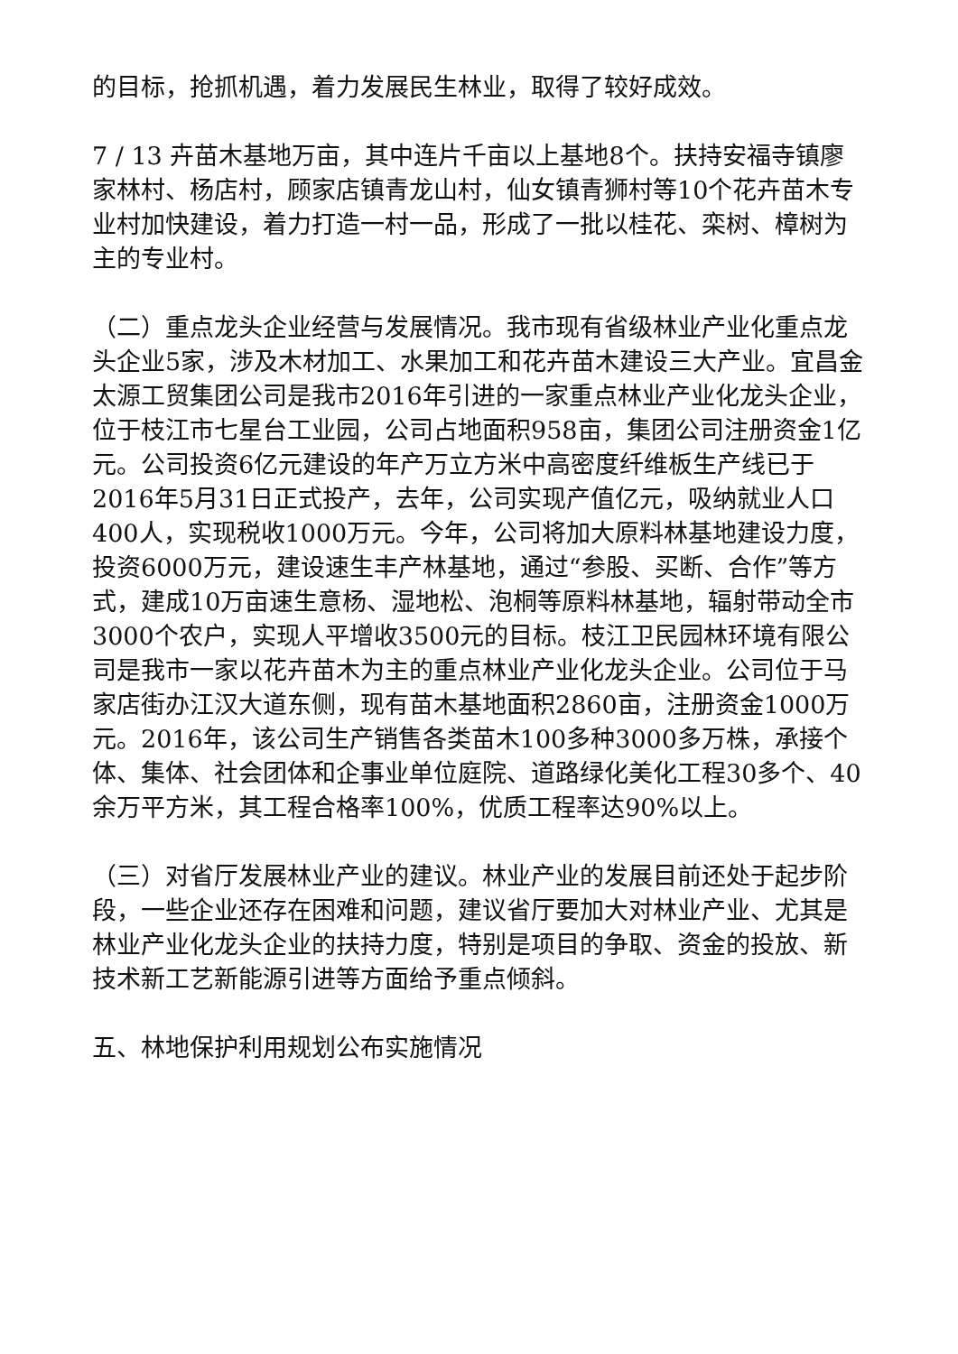的目标，抢抓机遇，着力发展民生林业，取得了较好成效。
7 / 13 卉苗木基地万亩，其中连片千亩以上基地8个。扶持安福寺镇廖家林村、杨店村，顾家店镇青龙山村，仙女镇青狮村等10个花卉苗木专业村加快建设，着力打造一村一品，形成了一批以桂花、栾树、樟树为主的专业村。
（二）重点龙头企业经营与发展情况。我市现有省级林业产业化重点龙头企业5家，涉及木材加工、水果加工和花卉苗木建设三大产业。宜昌金太源工贸集团公司是我市2016年引进的一家重点林业产业化龙头企业，位于枝江市七星台工业园，公司占地面积958亩，集团公司注册资金1亿元。公司投资6亿元建设的年产万立方米中高密度纤维板生产线已于2016年5月31日正式投产，去年，公司实现产值亿元，吸纳就业人口400人，实现税收1000万元。今年，公司将加大原料林基地建设力度，投资6000万元，建设速生丰产林基地，通过“参股、买断、合作”等方式，建成10万亩速生意杨、湿地松、泡桐等原料林基地，辐射带动全市3000个农户，实现人平增收3500元的目标。枝江卫民园林环境有限公司是我市一家以花卉苗木为主的重点林业产业化龙头企业。公司位于马家店街办江汉大道东侧，现有苗木基地面积2860亩，注册资金1000万元。2016年，该公司生产销售各类苗木100多种3000多万株，承接个体、集体、社会团体和企事业单位庭院、道路绿化美化工程30多个、40余万平方米，其工程合格率100%，优质工程率达90%以上。
（三）对省厅发展林业产业的建议。林业产业的发展目前还处于起步阶段，一些企业还存在困难和问题，建议省厅要加大对林业产业、尤其是林业产业化龙头企业的扶持力度，特别是项目的争取、资金的投放、新技术新工艺新能源引进等方面给予重点倾斜。
五、林地保护利用规划公布实施情况